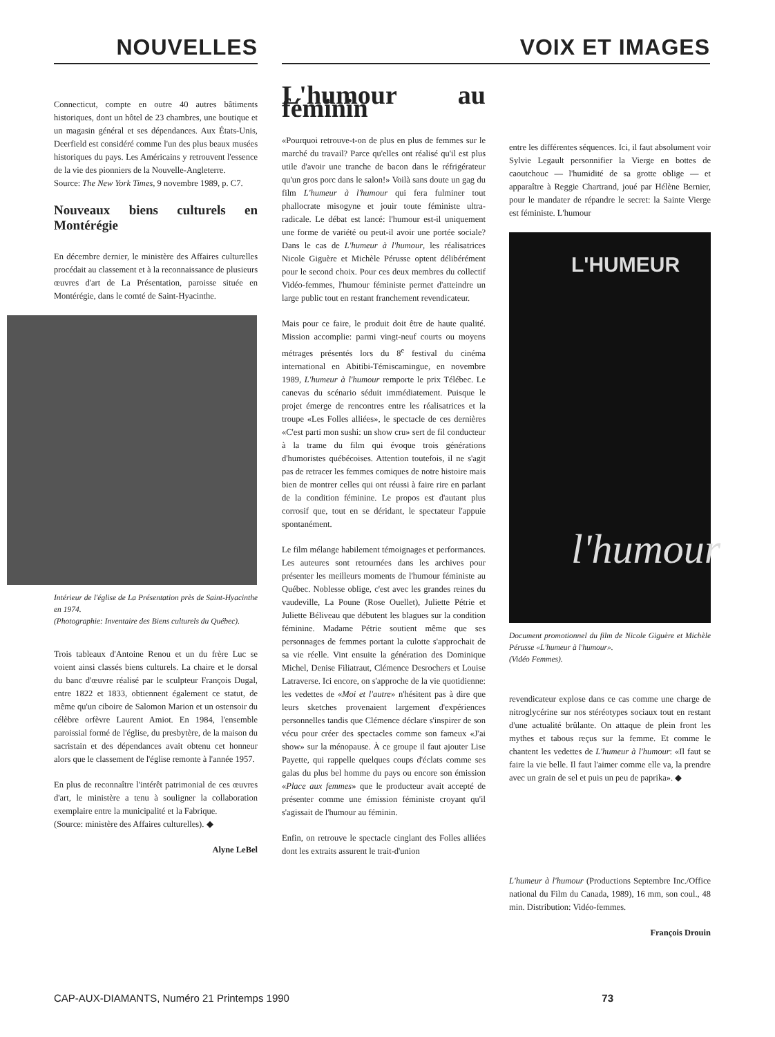NOUVELLES VOIX ET IMAGES
Connecticut, compte en outre 40 autres bâtiments historiques, dont un hôtel de 23 chambres, une boutique et un magasin général et ses dépendances. Aux États-Unis, Deerfield est considéré comme l'un des plus beaux musées historiques du pays. Les Américains y retrouvent l'essence de la vie des pionniers de la Nouvelle-Angleterre.
Source: The New York Times, 9 novembre 1989, p. C7.
Nouveaux biens culturels en Montérégie
En décembre dernier, le ministère des Affaires culturelles procédait au classement et à la reconnaissance de plusieurs œuvres d'art de La Présentation, paroisse située en Montérégie, dans le comté de Saint-Hyacinthe.
Intérieur de l'église de La Présentation près de Saint-Hyacinthe en 1974.
(Photographie: Inventaire des Biens culturels du Québec).
Trois tableaux d'Antoine Renou et un du frère Luc se voient ainsi classés biens culturels. La chaire et le dorsal du banc d'œuvre réalisé par le sculpteur François Dugal, entre 1822 et 1833, obtiennent également ce statut, de même qu'un ciboire de Salomon Marion et un ostensoir du célèbre orfèvre Laurent Amiot. En 1984, l'ensemble paroissial formé de l'église, du presbytère, de la maison du sacristain et des dépendances avait obtenu cet honneur alors que le classement de l'église remonte à l'année 1957.
En plus de reconnaître l'intérêt patrimonial de ces œuvres d'art, le ministère a tenu à souligner la collaboration exemplaire entre la municipalité et la Fabrique.
(Source: ministère des Affaires culturelles). ◆
Alyne LeBel
L'humour au féminin
«Pourquoi retrouve-t-on de plus en plus de femmes sur le marché du travail? Parce qu'elles ont réalisé qu'il est plus utile d'avoir une tranche de bacon dans le réfrigérateur qu'un gros porc dans le salon!» Voilà sans doute un gag du film L'humeur à l'humour qui fera fulminer tout phallocrate misogyne et jouir toute féministe ultra-radicale. Le débat est lancé: l'humour est-il uniquement une forme de variété ou peut-il avoir une portée sociale? Dans le cas de L'humeur à l'humour, les réalisatrices Nicole Giguère et Michèle Pérusse optent délibérément pour le second choix. Pour ces deux membres du collectif Vidéo-femmes, l'humour féministe permet d'atteindre un large public tout en restant franchement revendicateur.
Mais pour ce faire, le produit doit être de haute qualité. Mission accomplie: parmi vingt-neuf courts ou moyens métrages présentés lors du 8<sup>e</sup> festival du cinéma international en Abitibi-Témiscamingue, en novembre 1989, L'humeur à l'humour remporte le prix Télébec. Le canevas du scénario séduit immédiatement. Puisque le projet émerge de rencontres entre les réalisatrices et la troupe «Les Folles alliées», le spectacle de ces dernières «C'est parti mon sushi: un show cru» sert de fil conducteur à la trame du film qui évoque trois générations d'humoristes québécoises. Attention toutefois, il ne s'agit pas de retracer les femmes comiques de notre histoire mais bien de montrer celles qui ont réussi à faire rire en parlant de la condition féminine. Le propos est d'autant plus corrosif que, tout en se déridant, le spectateur l'appuie spontanément.
Le film mélange habilement témoignages et performances. Les auteures sont retournées dans les archives pour présenter les meilleurs moments de l'humour féministe au Québec. Noblesse oblige, c'est avec les grandes reines du vaudeville, La Poune (Rose Ouellet), Juliette Pétrie et Juliette Béliveau que débutent les blagues sur la condition féminine. Madame Pétrie soutient même que ses personnages de femmes portant la culotte s'approchait de sa vie réelle. Vint ensuite la génération des Dominique Michel, Denise Filiatraut, Clémence Desrochers et Louise Latraverse. Ici encore, on s'approche de la vie quotidienne: les vedettes de «Moi et l'autre» n'hésitent pas à dire que leurs sketches provenaient largement d'expériences personnelles tandis que Clémence déclare s'inspirer de son vécu pour créer des spectacles comme son fameux «J'ai show» sur la ménopause. À ce groupe il faut ajouter Lise Payette, qui rappelle quelques coups d'éclats comme ses galas du plus bel homme du pays ou encore son émission «Place aux femmes» que le producteur avait accepté de présenter comme une émission féministe croyant qu'il s'agissait de l'humour au féminin.
Enfin, on retrouve le spectacle cinglant des Folles alliées dont les extraits assurent le trait-d'union
entre les différentes séquences. Ici, il faut absolument voir Sylvie Legault personnifier la Vierge en bottes de caoutchouc — l'humidité de sa grotte oblige — et apparaître à Reggie Chartrand, joué par Hélène Bernier, pour le mandater de répandre le secret: la Sainte Vierge est féministe. L'humour
L'HUMEUR
l'humour
Document promotionnel du film de Nicole Giguère et Michèle Pérusse «L'humeur à l'humour».
(Vidéo Femmes).
revendicateur explose dans ce cas comme une charge de nitroglycérine sur nos stéréotypes sociaux tout en restant d'une actualité brûlante. On attaque de plein front les mythes et tabous reçus sur la femme. Et comme le chantent les vedettes de L'humeur à l'humour: «Il faut se faire la vie belle. Il faut l'aimer comme elle va, la prendre avec un grain de sel et puis un peu de paprika». ◆
L'humeur à l'humour (Productions Septembre Inc./Office national du Film du Canada, 1989), 16 mm, son coul., 48 min. Distribution: Vidéo-femmes.
François Drouin
CAP-AUX-DIAMANTS, Numéro 21 Printemps 1990 73